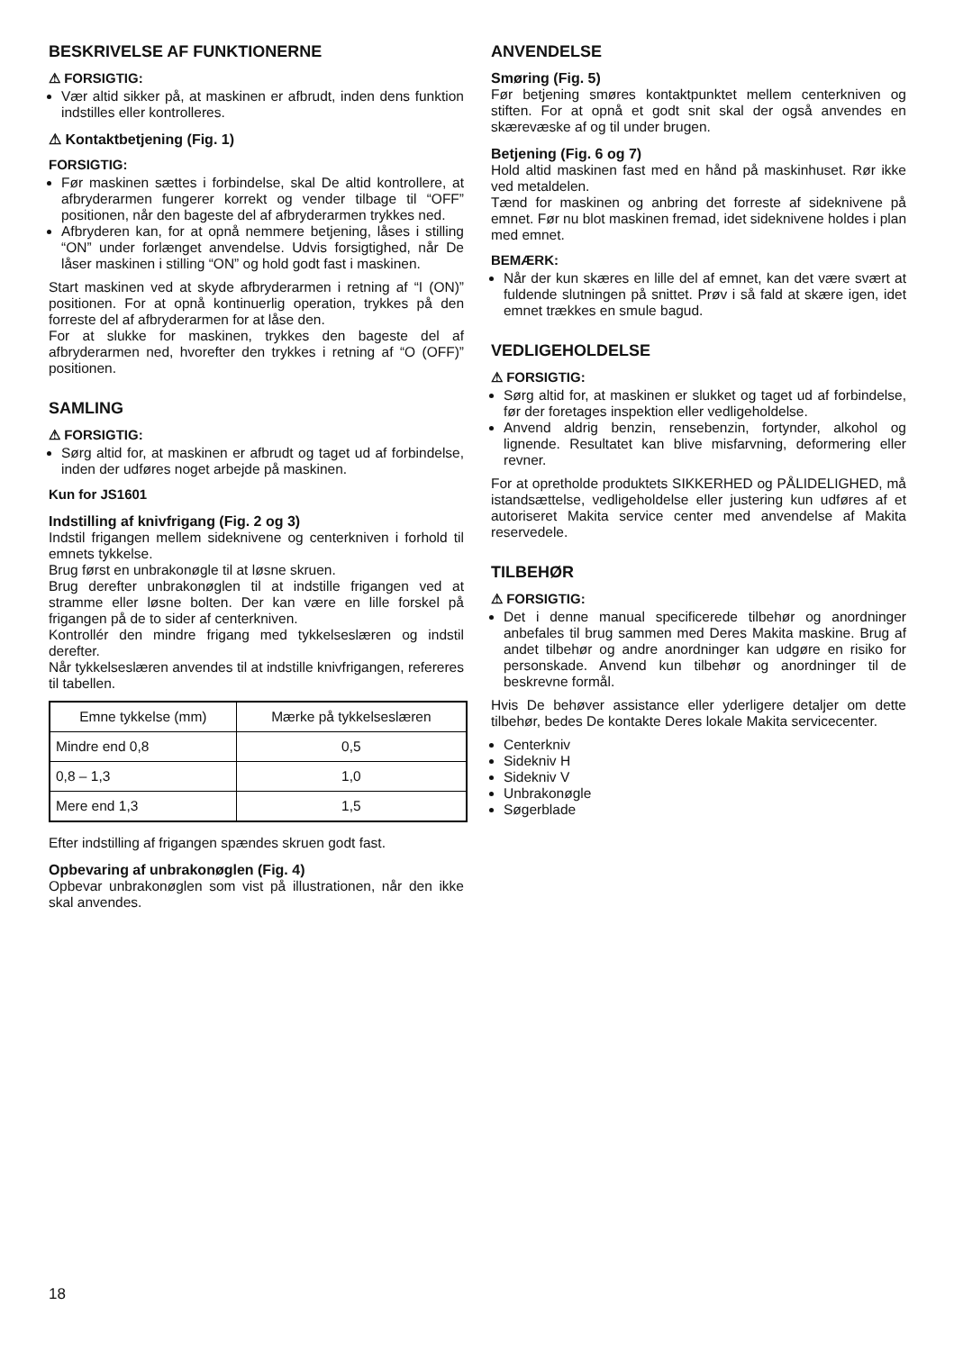BESKRIVELSE AF FUNKTIONERNE
⚠ FORSIGTIG:
Vær altid sikker på, at maskinen er afbrudt, inden dens funktion indstilles eller kontrolleres.
⚠ Kontaktbetjening (Fig. 1)
FORSIGTIG:
Før maskinen sættes i forbindelse, skal De altid kontrollere, at afbryderarmen fungerer korrekt og vender tilbage til “OFF” positionen, når den bageste del af afbryderarmen trykkes ned.
Afbryderen kan, for at opnå nemmere betjening, låses i stilling “ON” under forlænget anvendelse. Udvis forsigtighed, når De låser maskinen i stilling “ON” og hold godt fast i maskinen.
Start maskinen ved at skyde afbryderarmen i retning af “I (ON)” positionen. For at opnå kontinuerlig operation, trykkes på den forreste del af afbryderarmen for at låse den.
For at slukke for maskinen, trykkes den bageste del af afbryderarmen ned, hvorefter den trykkes i retning af “O (OFF)” positionen.
SAMLING
⚠ FORSIGTIG:
Sørg altid for, at maskinen er afbrudt og taget ud af forbindelse, inden der udføres noget arbejde på maskinen.
Kun for JS1601
Indstilling af knivfrigang (Fig. 2 og 3)
Indstil frigangen mellem sideknivene og centerkniven i forhold til emnets tykkelse.
Brug først en unbrakonøgle til at løsne skruen.
Brug derefter unbrakonøglen til at indstille frigangen ved at stramme eller løsne bolten. Der kan være en lille forskel på frigangen på de to sider af centerkniven.
Kontrollér den mindre frigang med tykkelseslæren og indstil derefter.
Når tykkelseslæren anvendes til at indstille knivfrigangen, refereres til tabellen.
| Emne tykkelse (mm) | Mærke på tykkelseslæren |
| Mindre end 0,8 | 0,5 |
| 0,8 – 1,3 | 1,0 |
| Mere end 1,3 | 1,5 |
Efter indstilling af frigangen spændes skruen godt fast.
Opbevaring af unbrakonøglen (Fig. 4)
Opbevar unbrakonøglen som vist på illustrationen, når den ikke skal anvendes.
ANVENDELSE
Smøring (Fig. 5)
Før betjening smøres kontaktpunktet mellem centerkniven og stiften. For at opnå et godt snit skal der også anvendes en skærevæske af og til under brugen.
Betjening (Fig. 6 og 7)
Hold altid maskinen fast med en hånd på maskinhuset. Rør ikke ved metaldelen.
Tænd for maskinen og anbring det forreste af sideknivene på emnet. Før nu blot maskinen fremad, idet sideknivene holdes i plan med emnet.
BEMÆRK:
Når der kun skæres en lille del af emnet, kan det være svært at fuldende slutningen på snittet. Prøv i så fald at skære igen, idet emnet trækkes en smule bagud.
VEDLIGEHOLDELSE
⚠ FORSIGTIG:
Sørg altid for, at maskinen er slukket og taget ud af forbindelse, før der foretages inspektion eller vedligeholdelse.
Anvend aldrig benzin, rensebenzin, fortynder, alkohol og lignende. Resultatet kan blive misfarvning, deformering eller revner.
For at opretholde produktets SIKKERHED og PÅLIDELIGHED, må istandsættelse, vedligeholdelse eller justering kun udføres af et autoriseret Makita service center med anvendelse af Makita reservedele.
TILBEHØR
⚠ FORSIGTIG:
Det i denne manual specificerede tilbehør og anordninger anbefales til brug sammen med Deres Makita maskine. Brug af andet tilbehør og andre anordninger kan udgøre en risiko for personskade. Anvend kun tilbehør og anordninger til de beskrevne formål.
Hvis De behøver assistance eller yderligere detaljer om dette tilbehør, bedes De kontakte Deres lokale Makita servicecenter.
Centerkniv
Sidekniv H
Sidekniv V
Unbrakonøgle
Søgerblade
18